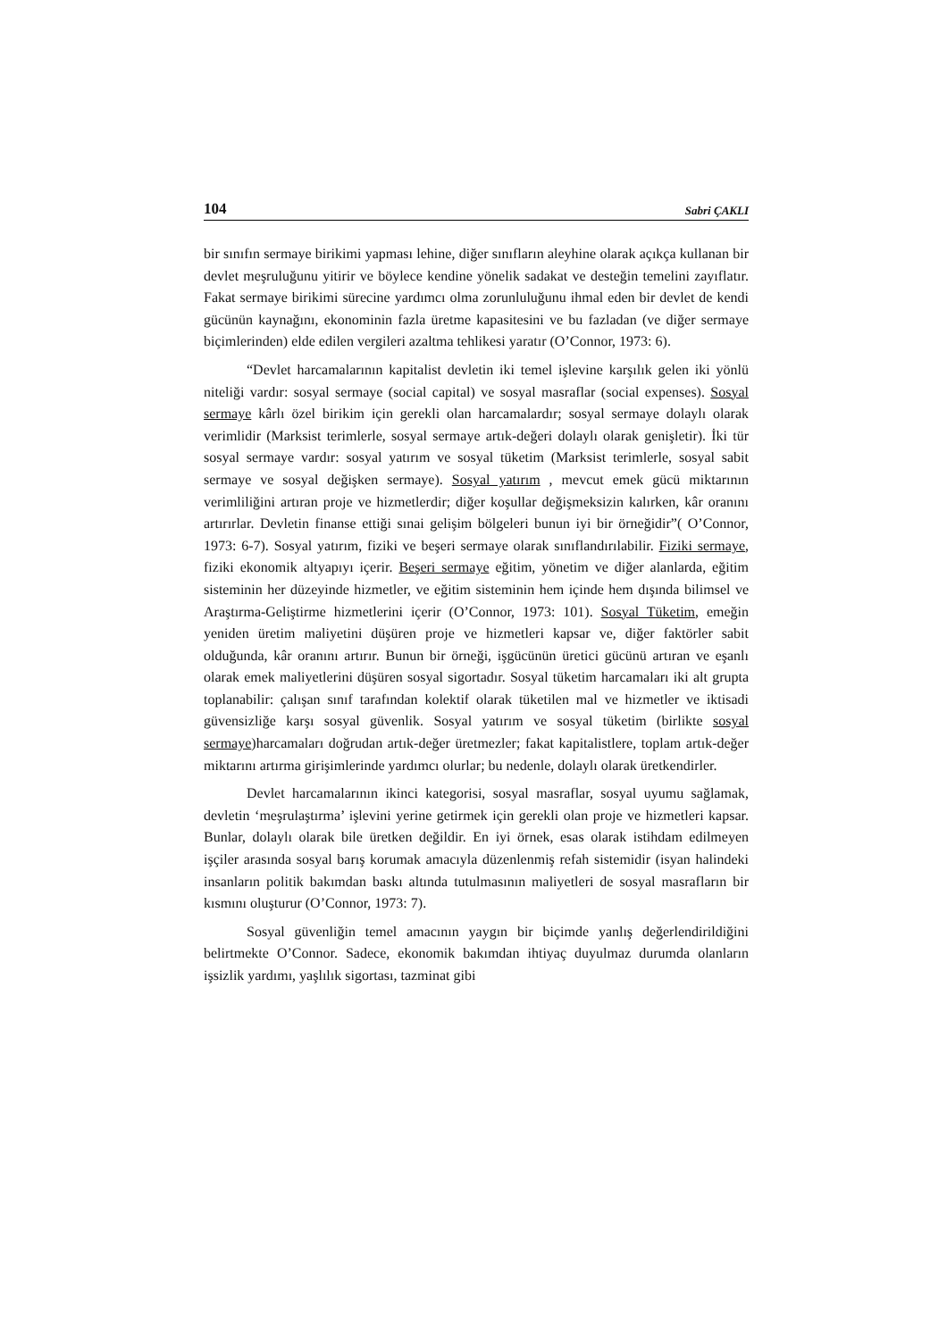104 Sabri ÇAKLI
bir sınıfın sermaye birikimi yapması lehine, diğer sınıfların aleyhine olarak açıkça kullanan bir devlet meşruluğunu yitirir ve böylece kendine yönelik sadakat ve desteğin temelini zayıflatır. Fakat sermaye birikimi sürecine yardımcı olma zorunluluğunu ihmal eden bir devlet de kendi gücünün kaynağını, ekonominin fazla üretme kapasitesini ve bu fazladan (ve diğer sermaye biçimlerinden) elde edilen vergileri azaltma tehlikesi yaratır (O’Connor, 1973: 6).
“Devlet harcamalarının kapitalist devletin iki temel işlevine karşılık gelen iki yönlü niteliği vardır: sosyal sermaye (social capital) ve sosyal masraflar (social expenses). Sosyal sermaye kârlı özel birikim için gerekli olan harcamalardır; sosyal sermaye dolaylı olarak verimlidir (Marksist terimlerle, sosyal sermaye artık-değeri dolaylı olarak genişletir). İki tür sosyal sermaye vardır: sosyal yatırım ve sosyal tüketim (Marksist terimlerle, sosyal sabit sermaye ve sosyal değişken sermaye). Sosyal yatırım , mevcut emek gücü miktarının verimliliğini artıran proje ve hizmetlerdir; diğer koşullar değişmeksizin kalırken, kâr oranını artırırlar. Devletin finanse ettiği sınai gelişim bölgeleri bunun iyi bir örneğidir”( O’Connor, 1973: 6-7). Sosyal yatırım, fiziki ve beşeri sermaye olarak sınıflandırılabilir. Fiziki sermaye, fiziki ekonomik altyapıyı içerir. Beşeri sermaye eğitim, yönetim ve diğer alanlarda, eğitim sisteminin her düzeyinde hizmetler, ve eğitim sisteminin hem içinde hem dışında bilimsel ve Araştırma-Geliştirme hizmetlerini içerir (O’Connor, 1973: 101). Sosyal Tüketim, emeğin yeniden üretim maliyetini düşüren proje ve hizmetleri kapsar ve, diğer faktörler sabit olduğunda, kâr oranını artırır. Bunun bir örneği, işgücünün üretici gücünü artıran ve eşanlı olarak emek maliyetlerini düşüren sosyal sigortadır. Sosyal tüketim harcamaları iki alt grupta toplanabilir: çalışan sınıf tarafından kolektif olarak tüketilen mal ve hizmetler ve iktisadi güvensizliğe karşı sosyal güvenlik. Sosyal yatırım ve sosyal tüketim (birlikte sosyal sermaye)harcamaları doğrudan artık-değer üretmezler; fakat kapitalistlere, toplam artık-değer miktarını artırma girişimlerinde yardımcı olurlar; bu nedenle, dolaylı olarak üretkendirler.
Devlet harcamalarının ikinci kategorisi, sosyal masraflar, sosyal uyumu sağlamak, devletin ‘meşrulaştırma’ işlevini yerine getirmek için gerekli olan proje ve hizmetleri kapsar. Bunlar, dolaylı olarak bile üretken değildir. En iyi örnek, esas olarak istihdam edilmeyen işçiler arasında sosyal barış korumak amacıyla düzenlenmiş refah sistemidir (isyan halindeki insanların politik bakımdan baskı altında tutulmasının maliyetleri de sosyal masrafların bir kısmını oluşturur (O’Connor, 1973: 7).
Sosyal güvenliğin temel amacının yaygın bir biçimde yanlış değerlendirildiğini belirtmekte O’Connor. Sadece, ekonomik bakımdan ihtiyaç duyulmaz durumda olanların işsizlik yardımı, yaşlılık sigortası, tazminat gibi